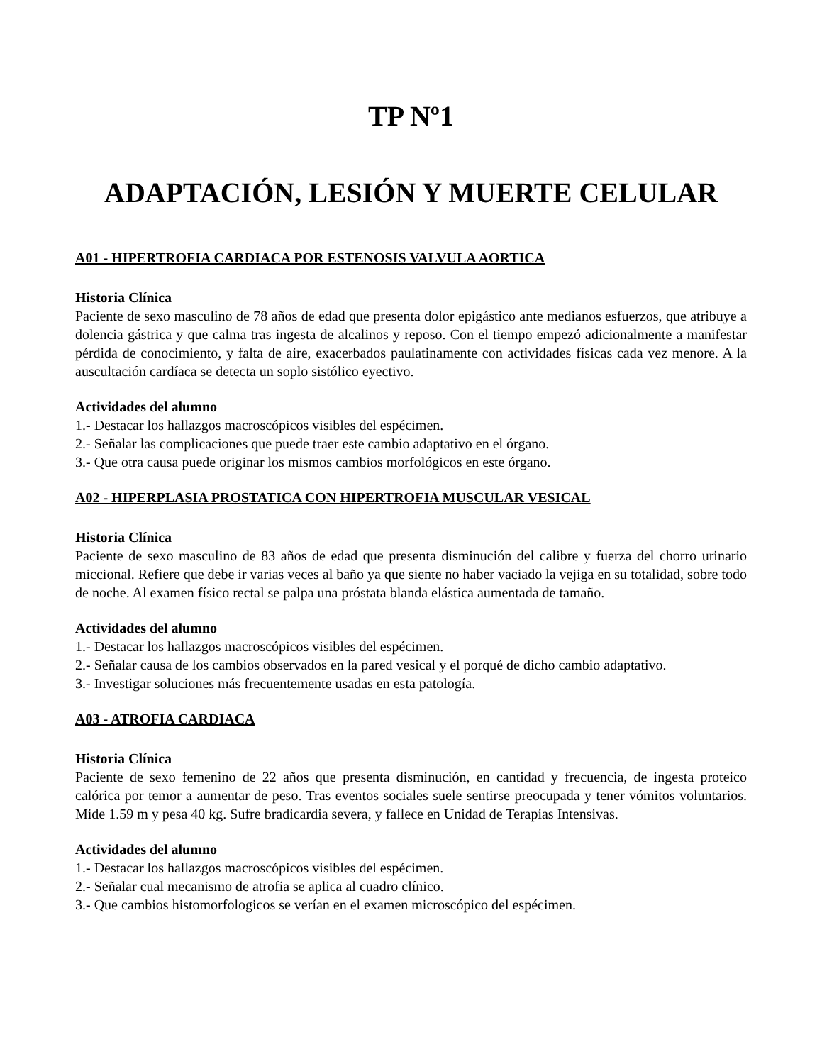TP Nº1
ADAPTACIÓN, LESIÓN Y MUERTE CELULAR
A01 - HIPERTROFIA CARDIACA POR ESTENOSIS VALVULA AORTICA
Historia Clínica
Paciente de sexo masculino de 78 años de edad que presenta dolor epigástico ante medianos esfuerzos, que atribuye a dolencia gástrica y que calma tras ingesta de alcalinos y reposo. Con el tiempo empezó adicionalmente a manifestar pérdida de conocimiento, y falta de aire, exacerbados paulatinamente con actividades físicas cada vez menore. A la auscultación cardíaca se detecta un soplo sistólico eyectivo.
Actividades del alumno
1.- Destacar los hallazgos macroscópicos visibles del espécimen.
2.- Señalar las complicaciones que puede traer este cambio adaptativo en el órgano.
3.- Que otra causa puede originar los mismos cambios morfológicos en este órgano.
A02 - HIPERPLASIA PROSTATICA CON HIPERTROFIA MUSCULAR VESICAL
Historia Clínica
Paciente de sexo masculino de 83 años de edad que presenta disminución del calibre y fuerza del chorro urinario miccional. Refiere que debe ir varias veces al baño ya que siente no haber vaciado la vejiga en su totalidad, sobre todo de noche. Al examen físico rectal se palpa una próstata blanda elástica aumentada de tamaño.
Actividades del alumno
1.- Destacar los hallazgos macroscópicos visibles del espécimen.
2.- Señalar causa de los cambios observados en la pared vesical y el porqué de dicho cambio adaptativo.
3.- Investigar soluciones más frecuentemente usadas en esta patología.
A03 - ATROFIA CARDIACA
Historia Clínica
Paciente de sexo femenino de 22 años que presenta disminución, en cantidad y frecuencia, de ingesta proteico calórica por temor a aumentar de peso. Tras eventos sociales suele sentirse preocupada y tener vómitos voluntarios. Mide 1.59 m y pesa 40 kg. Sufre bradicardia severa, y fallece en Unidad de Terapias Intensivas.
Actividades del alumno
1.- Destacar los hallazgos macroscópicos visibles del espécimen.
2.- Señalar cual mecanismo de atrofia se aplica al cuadro clínico.
3.- Que cambios histomorfologicos se verían en el examen microscópico del espécimen.